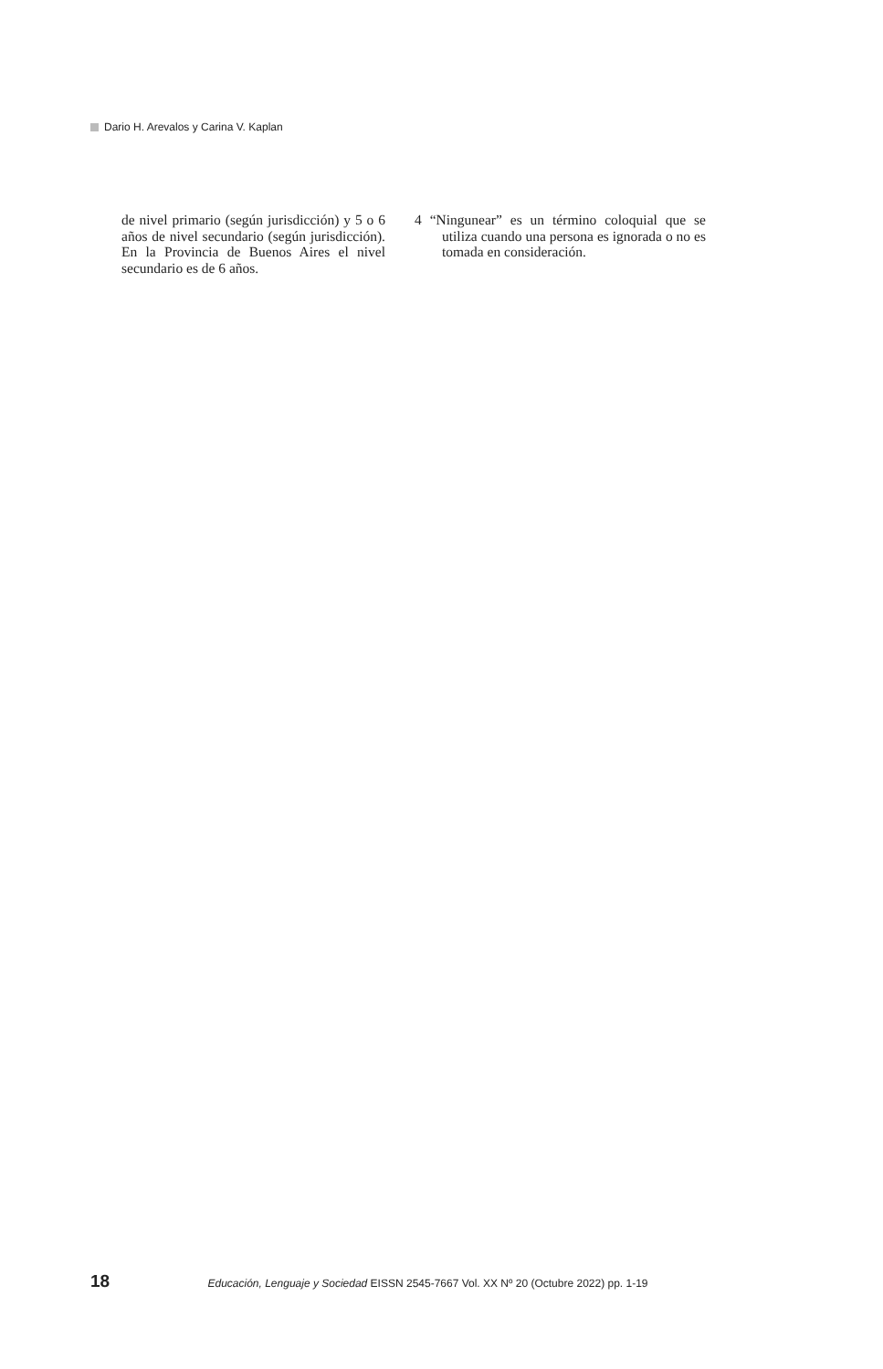Dario H. Arevalos y Carina V. Kaplan
de nivel primario (según jurisdicción) y 5 o 6 años de nivel secundario (según jurisdicción). En la Provincia de Buenos Aires el nivel secundario es de 6 años.
4 “Ningunear” es un término coloquial que se utiliza cuando una persona es ignorada o no es tomada en consideración.
18 Educación, Lenguaje y Sociedad EISSN 2545-7667 Vol. XX Nº 20 (Octubre 2022) pp. 1-19